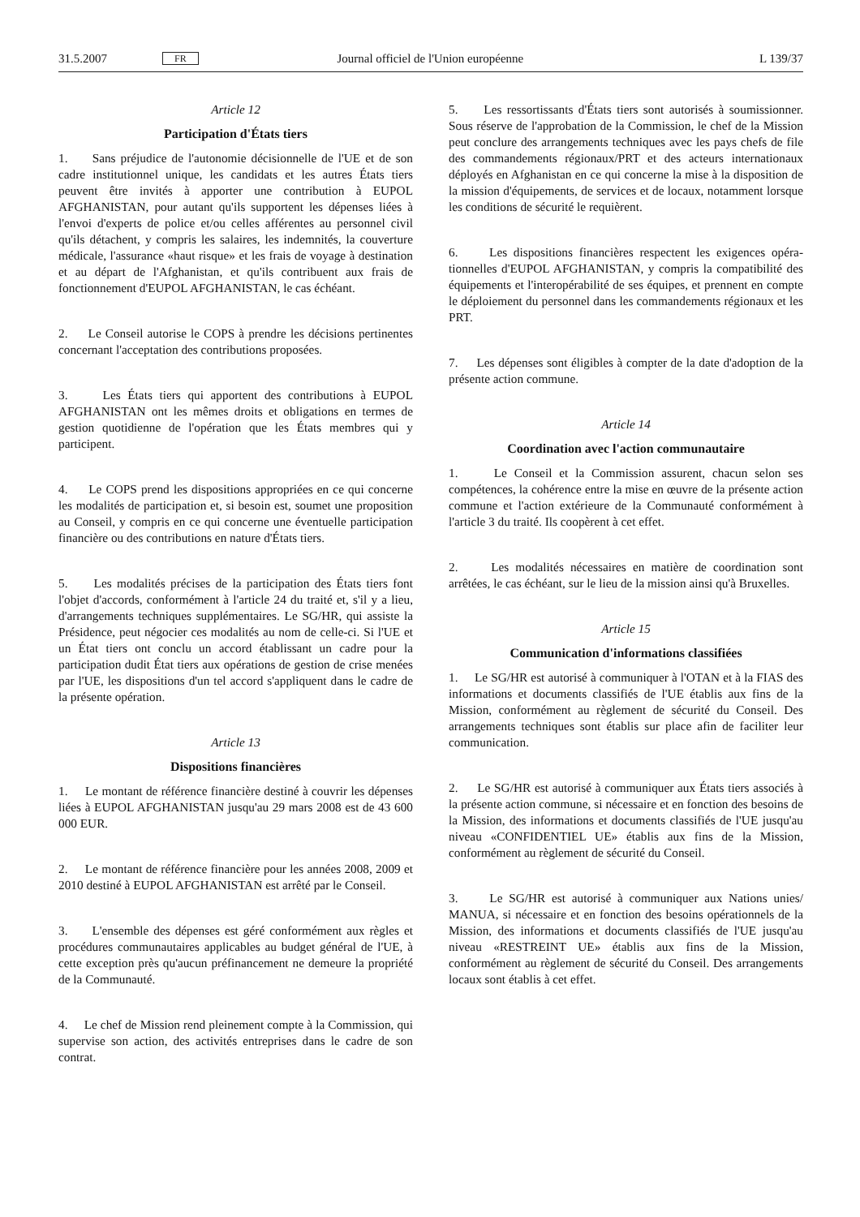31.5.2007 FR Journal officiel de l'Union européenne L 139/37
Article 12
Participation d'États tiers
1. Sans préjudice de l'autonomie décisionnelle de l'UE et de son cadre institutionnel unique, les candidats et les autres États tiers peuvent être invités à apporter une contribution à EUPOL AFGHANISTAN, pour autant qu'ils supportent les dépenses liées à l'envoi d'experts de police et/ou celles afférentes au personnel civil qu'ils détachent, y compris les salaires, les indemnités, la couverture médicale, l'assurance «haut risque» et les frais de voyage à destination et au départ de l'Afghanistan, et qu'ils contribuent aux frais de fonctionnement d'EUPOL AFGHA­NISTAN, le cas échéant.
2. Le Conseil autorise le COPS à prendre les décisions perti­nentes concernant l'acceptation des contributions proposées.
3. Les États tiers qui apportent des contributions à EUPOL AFGHANISTAN ont les mêmes droits et obligations en termes de gestion quotidienne de l'opération que les États membres qui y participent.
4. Le COPS prend les dispositions appropriées en ce qui concerne les modalités de participation et, si besoin est, soumet une proposition au Conseil, y compris en ce qui concerne une éventuelle participation financière ou des contri­butions en nature d'États tiers.
5. Les modalités précises de la participation des États tiers font l'objet d'accords, conformément à l'article 24 du traité et, s'il y a lieu, d'arrangements techniques supplémentaires. Le SG/HR, qui assiste la Présidence, peut négocier ces modalités au nom de celle-ci. Si l'UE et un État tiers ont conclu un accord établissant un cadre pour la participation dudit État tiers aux opérations de gestion de crise menées par l'UE, les dispositions d'un tel accord s'appliquent dans le cadre de la présente opération.
Article 13
Dispositions financières
1. Le montant de référence financière destiné à couvrir les dépenses liées à EUPOL AFGHANISTAN jusqu'au 29 mars 2008 est de 43 600 000 EUR.
2. Le montant de référence financière pour les années 2008, 2009 et 2010 destiné à EUPOL AFGHANISTAN est arrêté par le Conseil.
3. L'ensemble des dépenses est géré conformément aux règles et procédures communautaires applicables au budget général de l'UE, à cette exception près qu'aucun préfinancement ne demeure la propriété de la Communauté.
4. Le chef de Mission rend pleinement compte à la Commis­sion, qui supervise son action, des activités entreprises dans le cadre de son contrat.
5. Les ressortissants d'États tiers sont autorisés à soumis­sionner. Sous réserve de l'approbation de la Commission, le chef de la Mission peut conclure des arrangements techniques avec les pays chefs de file des commandements régionaux/PRT et des acteurs internationaux déployés en Afghanistan en ce qui concerne la mise à la disposition de la mission d'équipements, de services et de locaux, notamment lorsque les conditions de sécurité le requièrent.
6. Les dispositions financières respectent les exigences opéra­tionnelles d'EUPOL AFGHANISTAN, y compris la compatibilité des équipements et l'interopérabilité de ses équipes, et prennent en compte le déploiement du personnel dans les commande­ments régionaux et les PRT.
7. Les dépenses sont éligibles à compter de la date d'adop­tion de la présente action commune.
Article 14
Coordination avec l'action communautaire
1. Le Conseil et la Commission assurent, chacun selon ses compétences, la cohérence entre la mise en œuvre de la présente action commune et l'action extérieure de la Commu­nauté conformément à l'article 3 du traité. Ils coopèrent à cet effet.
2. Les modalités nécessaires en matière de coordination sont arrêtées, le cas échéant, sur le lieu de la mission ainsi qu'à Bruxelles.
Article 15
Communication d'informations classifiées
1. Le SG/HR est autorisé à communiquer à l'OTAN et à la FIAS des informations et documents classifiés de l'UE établis aux fins de la Mission, conformément au règlement de sécurité du Conseil. Des arrangements techniques sont établis sur place afin de faciliter leur communication.
2. Le SG/HR est autorisé à communiquer aux États tiers associés à la présente action commune, si nécessaire et en fonc­tion des besoins de la Mission, des informations et documents classifiés de l'UE jusqu'au niveau «CONFIDENTIEL UE» établis aux fins de la Mission, conformément au règlement de sécurité du Conseil.
3. Le SG/HR est autorisé à communiquer aux Nations unies/ MANUA, si nécessaire et en fonction des besoins opérationnels de la Mission, des informations et documents classifiés de l'UE jusqu'au niveau «RESTREINT UE» établis aux fins de la Mission, conformément au règlement de sécurité du Conseil. Des arran­gements locaux sont établis à cet effet.